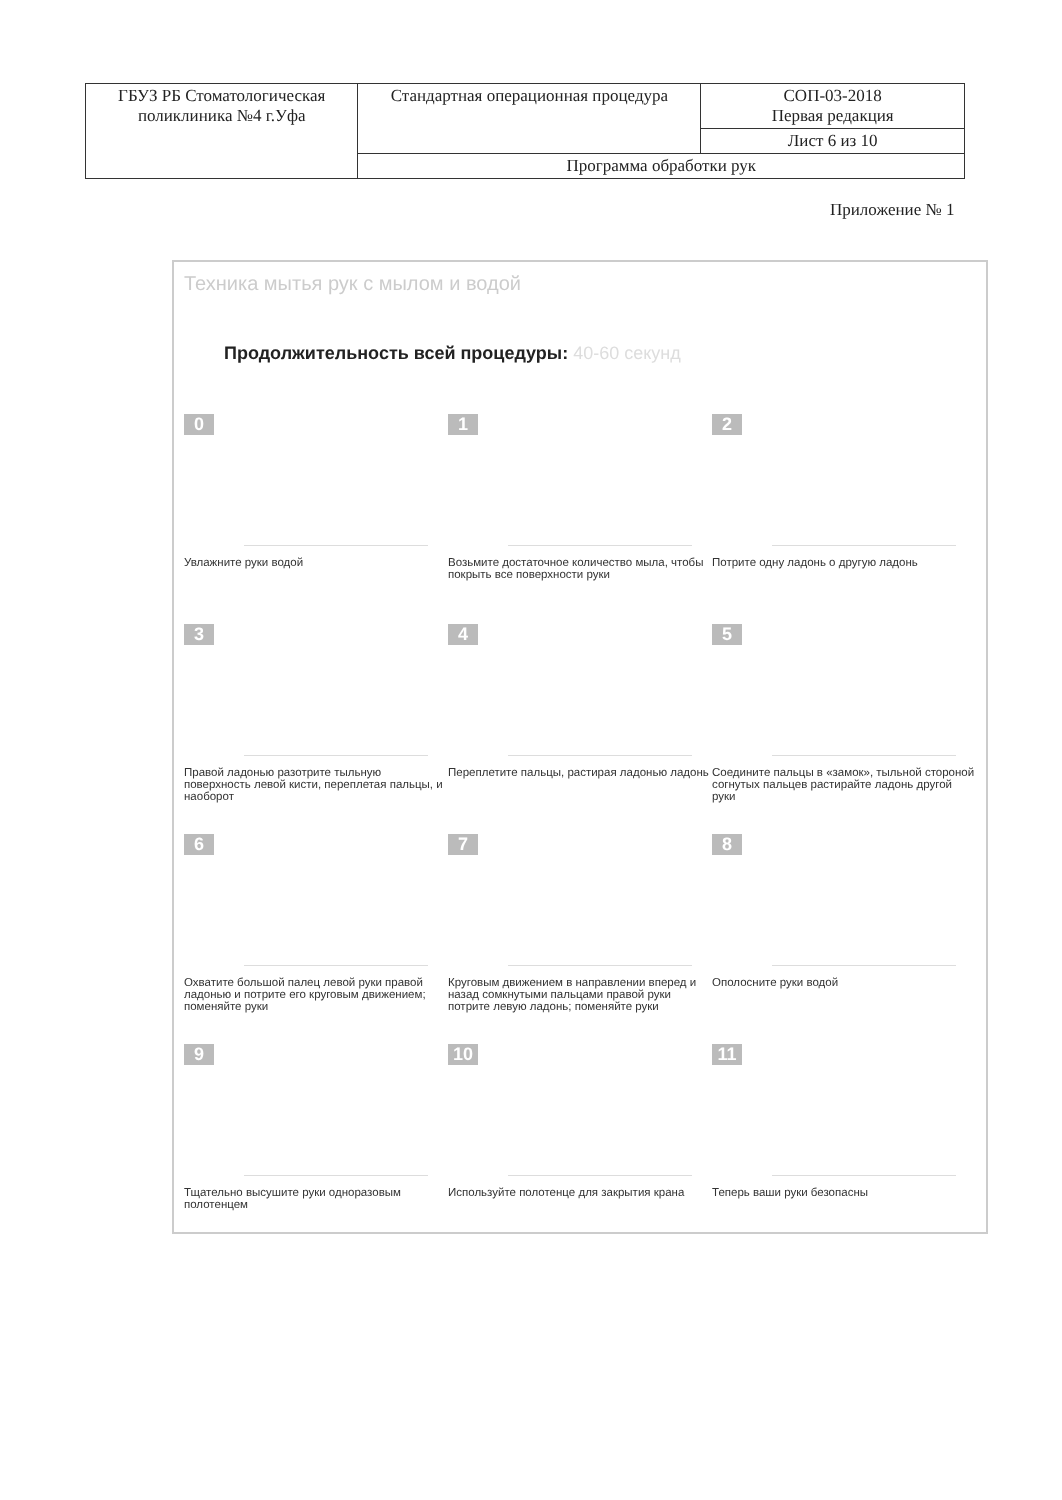| ГБУЗ РБ Стоматологическая поликлиника №4 г.Уфа | Стандартная операционная процедура | СОП-03-2018 Первая редакция |
| | | Лист 6 из 10 |
| | Программа обработки рук | |
Приложение № 1
Техника мытья рук с мылом и водой
Продолжительность всей процедуры: 40-60 секунд
0
Увлажните руки водой
1
Возьмите достаточное количество мыла, чтобы покрыть все поверхности руки
2
Потрите одну ладонь о другую ладонь
3
Правой ладонью разотрите тыльную поверхность левой кисти, переплетая пальцы, и наоборот
4
Переплетите пальцы, растирая ладонью ладонь
5
Соедините пальцы в «замок», тыльной стороной согнутых пальцев растирайте ладонь другой руки
6
Охватите большой палец левой руки правой ладонью и потрите его круговым движением; поменяйте руки
7
Круговым движением в направлении вперед и назад сомкнутыми пальцами правой руки потрите левую ладонь; поменяйте руки
8
Ополосните руки водой
9
Тщательно высушите руки одноразовым полотенцем
10
Используйте полотенце для закрытия крана
11
Теперь ваши руки безопасны